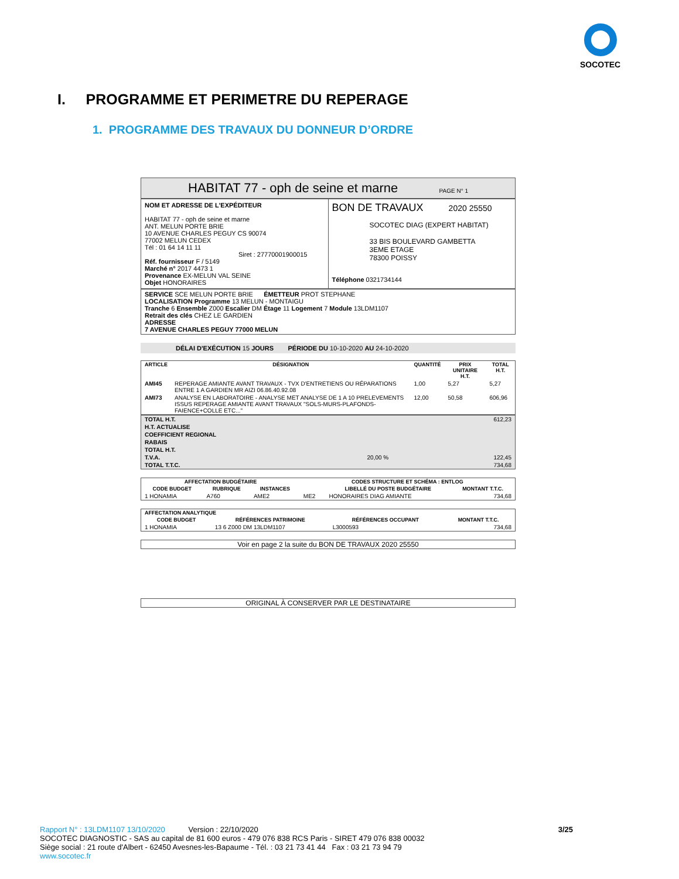SOCOTEC
I. PROGRAMME ET PERIMETRE DU REPERAGE
1. PROGRAMME DES TRAVAUX DU DONNEUR D’ORDRE
HABITAT 77 - oph de seine et marne PAGE N° 1
NOM ET ADRESSE DE L'EXPÉDITEUR
HABITAT 77 - oph de seine et marne
ANT. MELUN PORTE BRIE
10 AVENUE CHARLES PEGUY CS 90074
77002 MELUN CEDEX
Tél : 01 64 14 11 11
Siret : 27770001900015
Réf. fournisseur F / 5149
Marché n° 2017 4473 1
Provenance EX-MELUN VAL SEINE
Objet HONORAIRES
BON DE TRAVAUX 2020 25550
SOCOTEC DIAG (EXPERT HABITAT)
33 BIS BOULEVARD GAMBETTA
3EME ETAGE
78300 POISSY
Téléphone 0321734144
SERVICE SCE MELUN PORTE BRIE ÉMETTEUR PROT STEPHANE
LOCALISATION Programme 13 MELUN - MONTAIGU
Tranche 6 Ensemble Z000 Escalier DM Étage 11 Logement 7 Module 13LDM1107
Retrait des clés CHEZ LE GARDIEN
ADRESSE
7 AVENUE CHARLES PEGUY 77000 MELUN
DÉLAI D'EXÉCUTION 15 JOURS PÉRIODE DU 10-10-2020 AU 24-10-2020
| ARTICLE | DÉSIGNATION | QUANTITÉ | PRIX UNITAIRE H.T. | TOTAL H.T. |
| --- | --- | --- | --- | --- |
| AMI45 | REPERAGE AMIANTE AVANT TRAVAUX - TVX D'ENTRETIENS OU RÉPARATIONS ENTRE 1 A GARDIEN MR AIZI 06.86.40.92.08 | 1,00 | 5,27 | 5,27 |
| AMI73 | ANALYSE EN LABORATOIRE - ANALYSE MET ANALYSE DE 1 A 10 PRELEVEMENTS ISSUS REPERAGE AMIANTE AVANT TRAVAUX "SOLS-MURS-PLAFONDS-FAIENCE+COLLE ETC..." | 12,00 | 50,58 | 606,96 |
| TOTAL H.T. | | 612,23 |
| H.T. ACTUALISE | | |
| COEFFICIENT REGIONAL | | |
| RABAIS | | |
| TOTAL H.T. | | |
| T.V.A. | 20,00 % | 122,45 |
| TOTAL T.T.C. | | 734,68 |
| AFFECTATION BUDGÉTAIRE | | | CODES STRUCTURE ET SCHÉMA : ENTLOG | | |
| --- | --- | --- | --- | --- | --- |
| CODE BUDGET | RUBRIQUE | INSTANCES | | LIBELLÉ DU POSTE BUDGÉTAIRE | MONTANT T.T.C. |
| 1 HONAMIA | A760 | AME2 | ME2 | HONORAIRES DIAG AMIANTE | 734,68 |
| AFFECTATION ANALYTIQUE | | | |
| --- | --- | --- | --- |
| CODE BUDGET | RÉFÉRENCES PATRIMOINE | RÉFÉRENCES OCCUPANT | MONTANT T.T.C. |
| 1 HONAMIA | 13 6 Z000 DM 13LDM1107 | L3000593 | 734,68 |
Voir en page 2 la suite du BON DE TRAVAUX 2020 25550
ORIGINAL À CONSERVER PAR LE DESTINATAIRE
Rapport N° : 13LDM1107 13/10/2020 Version : 22/10/2020 3/25
SOCOTEC DIAGNOSTIC - SAS au capital de 81 600 euros - 479 076 838 RCS Paris - SIRET 479 076 838 00032
Siège social : 21 route d'Albert - 62450 Avesnes-les-Bapaume - Tél. : 03 21 73 41 44 Fax : 03 21 73 94 79
www.socotec.fr